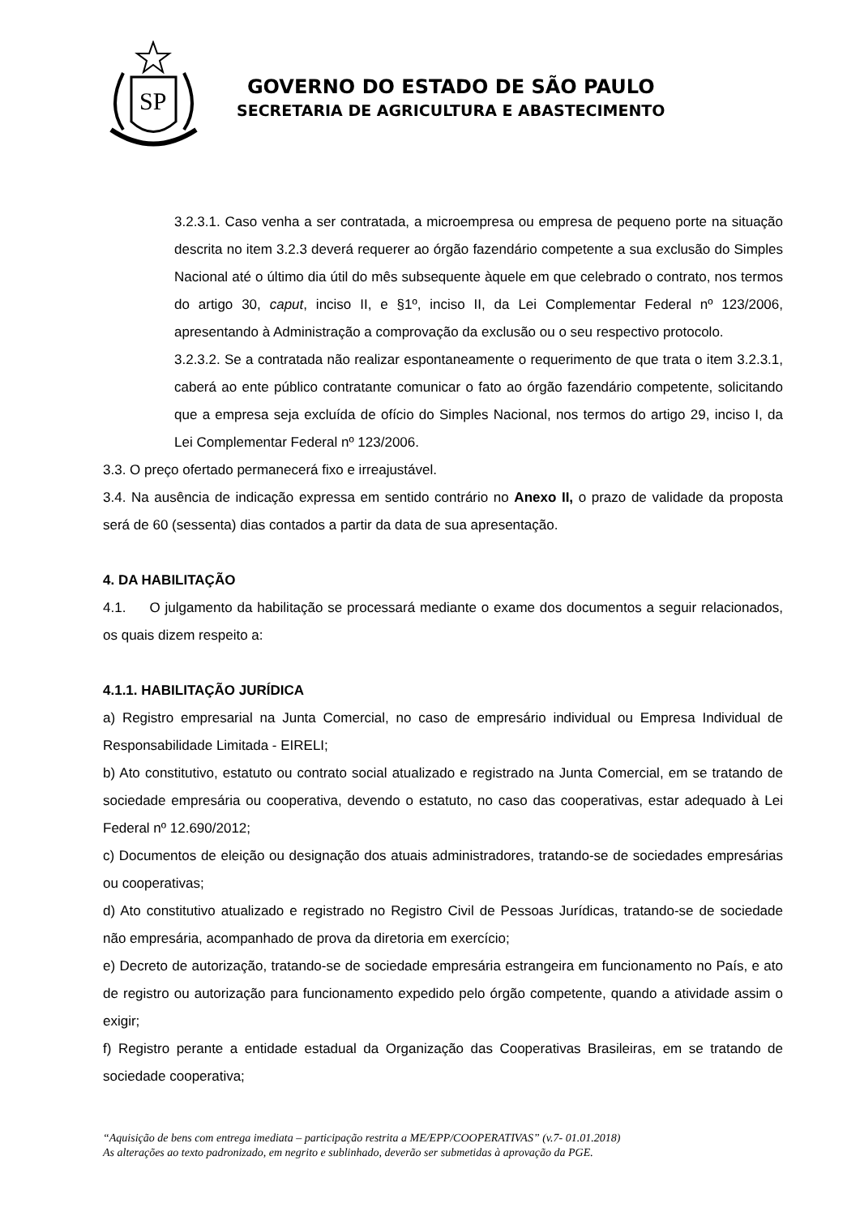SP
GOVERNO DO ESTADO DE SÃO PAULO
SECRETARIA DE AGRICULTURA E ABASTECIMENTO
3.2.3.1. Caso venha a ser contratada, a microempresa ou empresa de pequeno porte na situação descrita no item 3.2.3 deverá requerer ao órgão fazendário competente a sua exclusão do Simples Nacional até o último dia útil do mês subsequente àquele em que celebrado o contrato, nos termos do artigo 30, caput, inciso II, e §1º, inciso II, da Lei Complementar Federal nº 123/2006, apresentando à Administração a comprovação da exclusão ou o seu respectivo protocolo.
3.2.3.2. Se a contratada não realizar espontaneamente o requerimento de que trata o item 3.2.3.1, caberá ao ente público contratante comunicar o fato ao órgão fazendário competente, solicitando que a empresa seja excluída de ofício do Simples Nacional, nos termos do artigo 29, inciso I, da Lei Complementar Federal nº 123/2006.
3.3. O preço ofertado permanecerá fixo e irreajustável.
3.4. Na ausência de indicação expressa em sentido contrário no Anexo II, o prazo de validade da proposta será de 60 (sessenta) dias contados a partir da data de sua apresentação.
4. DA HABILITAÇÃO
4.1. O julgamento da habilitação se processará mediante o exame dos documentos a seguir relacionados, os quais dizem respeito a:
4.1.1. HABILITAÇÃO JURÍDICA
a) Registro empresarial na Junta Comercial, no caso de empresário individual ou Empresa Individual de Responsabilidade Limitada - EIRELI;
b) Ato constitutivo, estatuto ou contrato social atualizado e registrado na Junta Comercial, em se tratando de sociedade empresária ou cooperativa, devendo o estatuto, no caso das cooperativas, estar adequado à Lei Federal nº 12.690/2012;
c) Documentos de eleição ou designação dos atuais administradores, tratando-se de sociedades empresárias ou cooperativas;
d) Ato constitutivo atualizado e registrado no Registro Civil de Pessoas Jurídicas, tratando-se de sociedade não empresária, acompanhado de prova da diretoria em exercício;
e) Decreto de autorização, tratando-se de sociedade empresária estrangeira em funcionamento no País, e ato de registro ou autorização para funcionamento expedido pelo órgão competente, quando a atividade assim o exigir;
f) Registro perante a entidade estadual da Organização das Cooperativas Brasileiras, em se tratando de sociedade cooperativa;
“Aquisição de bens com entrega imediata – participação restrita a ME/EPP/COOPERATIVAS” (v.7- 01.01.2018)
As alterações ao texto padronizado, em negrito e sublinhado, deverão ser submetidas à aprovação da PGE.